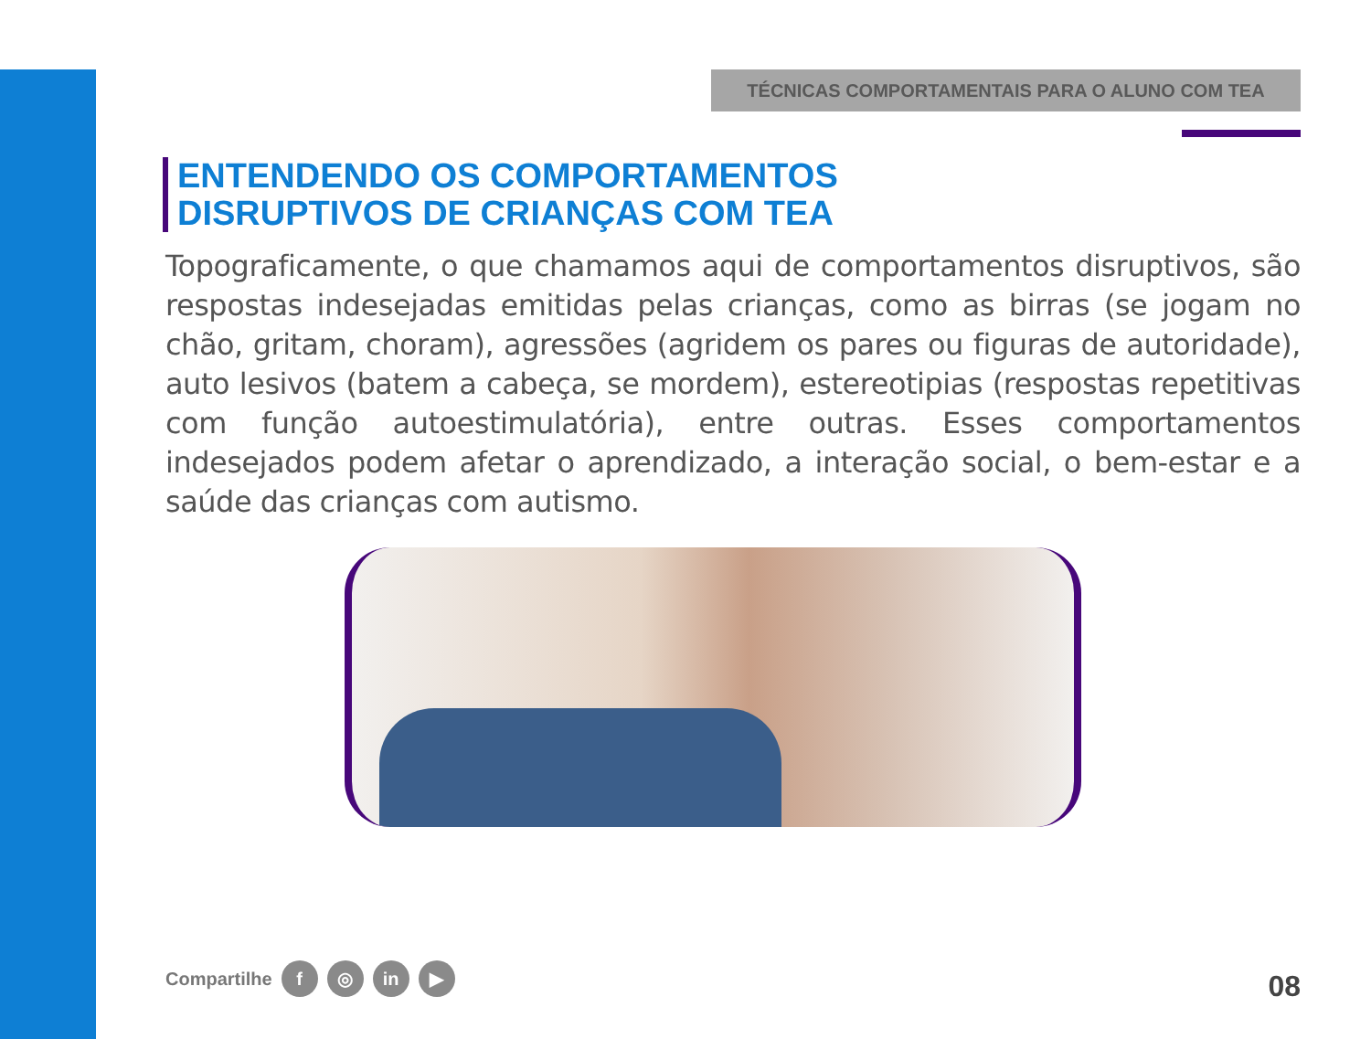TÉCNICAS COMPORTAMENTAIS PARA O ALUNO COM TEA
ENTENDENDO OS COMPORTAMENTOS
DISRUPTIVOS DE CRIANÇAS COM TEA
Topograficamente, o que chamamos aqui de comportamentos disruptivos, são respostas indesejadas emitidas pelas crianças, como as birras (se jogam no chão, gritam, choram), agressões (agridem os pares ou figuras de autoridade), auto lesivos (batem a cabeça, se mordem), estereotipias (respostas repetitivas com função autoestimulatória), entre outras. Esses comportamentos indesejados podem afetar o aprendizado, a interação social, o bem-estar e a saúde das crianças com autismo.
Compartilhe f ◎ in ▶ 08